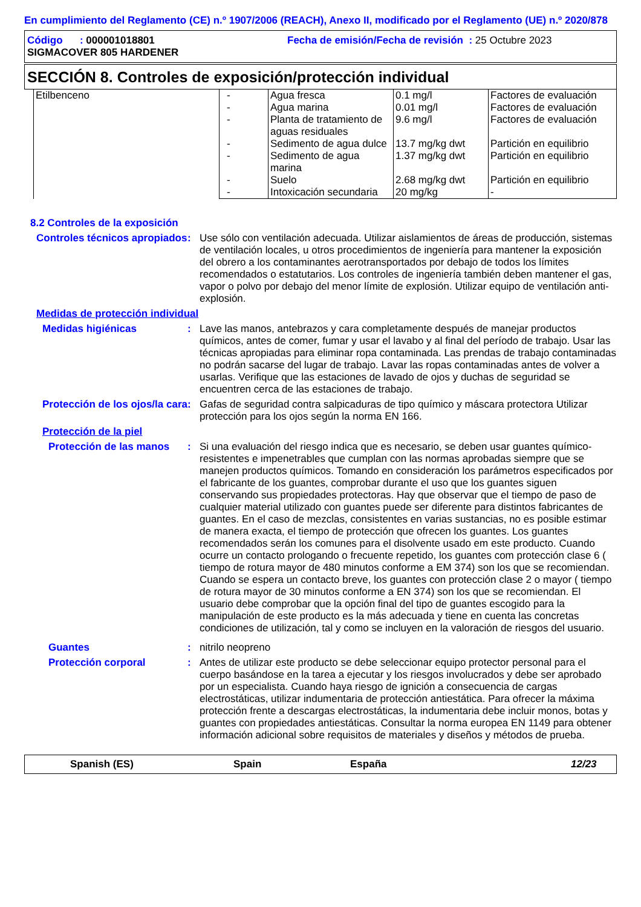En cumplimiento del Reglamento (CE) n.º 1907/2006 (REACH), Anexo II, modificado por el Reglamento (UE) n.º 2020/878
Código : 000001018801 Fecha de emisión/Fecha de revisión : 25 Octubre 2023
SIGMACOVER 805 HARDENER
SECCIÓN 8. Controles de exposición/protección individual
| Etilbenceno | - | Agua fresca | 0.1 mg/l | Factores de evaluación |
| | - | Agua marina | 0.01 mg/l | Factores de evaluación |
| | - | Planta de tratamiento de aguas residuales | 9.6 mg/l | Factores de evaluación |
| | - | Sedimento de agua dulce | 13.7 mg/kg dwt | Partición en equilibrio |
| | - | Sedimento de agua marina | 1.37 mg/kg dwt | Partición en equilibrio |
| | - | Suelo | 2.68 mg/kg dwt | Partición en equilibrio |
| | - | Intoxicación secundaria | 20 mg/kg | - |
8.2 Controles de la exposición
Controles técnicos apropiados
: Use sólo con ventilación adecuada. Utilizar aislamientos de áreas de producción, sistemas de ventilación locales, u otros procedimientos de ingeniería para mantener la exposición del obrero a los contaminantes aerotransportados por debajo de todos los límites recomendados o estatutarios. Los controles de ingeniería también deben mantener el gas, vapor o polvo por debajo del menor límite de explosión. Utilizar equipo de ventilación anti-explosión.
Medidas de protección individual
Medidas higiénicas : Lave las manos, antebrazos y cara completamente después de manejar productos químicos, antes de comer, fumar y usar el lavabo y al final del período de trabajo. Usar las técnicas apropiadas para eliminar ropa contaminada. Las prendas de trabajo contaminadas no podrán sacarse del lugar de trabajo. Lavar las ropas contaminadas antes de volver a usarlas. Verifique que las estaciones de lavado de ojos y duchas de seguridad se encuentren cerca de las estaciones de trabajo.
Protección de los ojos/la cara
: Gafas de seguridad contra salpicaduras de tipo químico y máscara protectora Utilizar protección para los ojos según la norma EN 166.
Protección de la piel
Protección de las manos
: Si una evaluación del riesgo indica que es necesario, se deben usar guantes químico-resistentes e impenetrables que cumplan con las normas aprobadas siempre que se manejen productos químicos. Tomando en consideración los parámetros especificados por el fabricante de los guantes, comprobar durante el uso que los guantes siguen conservando sus propiedades protectoras. Hay que observar que el tiempo de paso de cualquier material utilizado con guantes puede ser diferente para distintos fabricantes de guantes. En el caso de mezclas, consistentes en varias sustancias, no es posible estimar de manera exacta, el tiempo de protección que ofrecen los guantes. Los guantes recomendados serán los comunes para el disolvente usado em este producto. Cuando ocurre un contacto prologando o frecuente repetido, los guantes com protección clase 6 ( tiempo de rotura mayor de 480 minutos conforme a EM 374) son los que se recomiendan. Cuando se espera un contacto breve, los guantes con protección clase 2 o mayor ( tiempo de rotura mayor de 30 minutos conforme a EN 374) son los que se recomiendan. El usuario debe comprobar que la opción final del tipo de guantes escogido para la manipulación de este producto es la más adecuada y tiene en cuenta las concretas condiciones de utilización, tal y como se incluyen en la valoración de riesgos del usuario.
Guantes : nitrilo neopreno
Protección corporal : Antes de utilizar este producto se debe seleccionar equipo protector personal para el cuerpo basándose en la tarea a ejecutar y los riesgos involucrados y debe ser aprobado por un especialista. Cuando haya riesgo de ignición a consecuencia de cargas electrostáticas, utilizar indumentaria de protección antiestática. Para ofrecer la máxima protección frente a descargas electrostáticas, la indumentaria debe incluir monos, botas y guantes con propiedades antiestáticas. Consultar la norma europea EN 1149 para obtener información adicional sobre requisitos de materiales y diseños y métodos de prueba.
Spanish (ES) Spain España 12/23